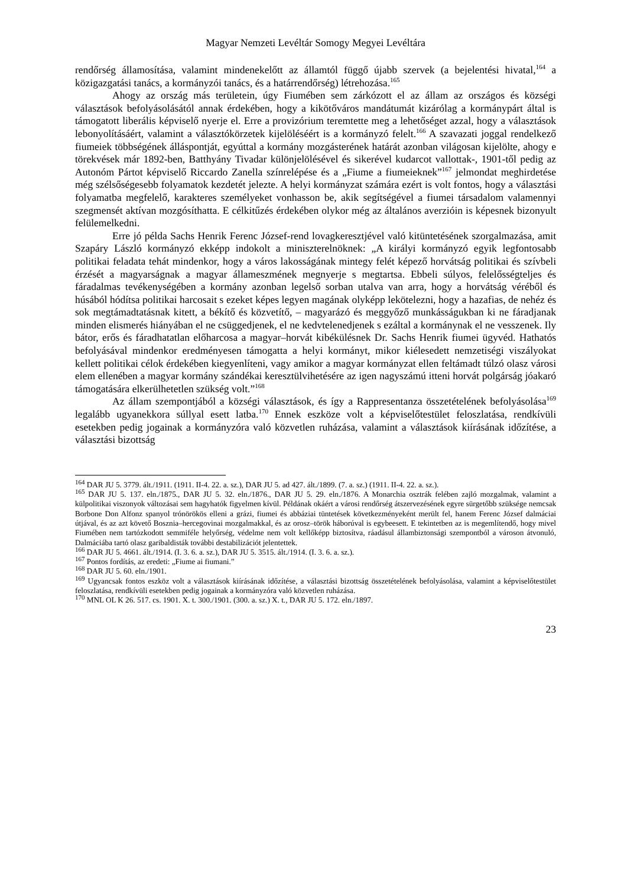Magyar Nemzeti Levéltár Somogy Megyei Levéltára
rendőrség államosítása, valamint mindenekelőtt az államtól függő újabb szervek (a bejelentési hivatal,<sup>164</sup> a közigazgatási tanács, a kormányzói tanács, és a határrendőrség) létrehozása.<sup>165</sup>
Ahogy az ország más területein, úgy Fiumében sem zárkózott el az állam az országos és községi választások befolyásolásától annak érdekében, hogy a kikötőváros mandátumát kizárólag a kormánypárt által is támogatott liberális képviselő nyerje el. Erre a provizórium teremtette meg a lehetőséget azzal, hogy a választások lebonyolításáért, valamint a választókörzetek kijelöléséért is a kormányzó felelt.<sup>166</sup> A szavazati joggal rendelkező fiumeiek többségének álláspontját, egyúttal a kormány mozgásterének határát azonban világosan kijelölte, ahogy e törekvések már 1892-ben, Batthyány Tivadar különjelölésével és sikerével kudarcot vallottak-, 1901-től pedig az Autonóm Pártot képviselő Riccardo Zanella színrelépése és a „Fiume a fiumeieknek”<sup>167</sup> jelmondat meghirdetése még szélsőségesebb folyamatok kezdetét jelezte. A helyi kormányzat számára ezért is volt fontos, hogy a választási folyamatba megfelelő, karakteres személyeket vonhasson be, akik segítségével a fiumei társadalom valamennyi szegmensét aktívan mozgósíthatta. E célkitűzés érdekében olykor még az általános averzióin is képesnek bizonyult felülemelkedni.
Erre jó példa Sachs Henrik Ferenc József-rend lovagkeresztjével való kitüntetésének szorgalmazása, amit Szapáry László kormányzó ekképp indokolt a miniszterelnöknek: „A királyi kormányzó egyik legfontosabb politikai feladata tehát mindenkor, hogy a város lakosságának mintegy felét képező horvátság politikai és szívbeli érzését a magyarságnak a magyar állameszmének megnyerje s megtartsa. Ebbeli súlyos, felelősségteljes és fáradalmas tevékenységében a kormány azonban legelső sorban utalva van arra, hogy a horvátság véréből és húsából hódítsa politikai harcosait s ezeket képes legyen magának olyképp lekötelezni, hogy a hazafias, de nehéz és sok megtámadtatásnak kitett, a békítő és közvetítő, – magyarázó és meggyőző munkásságukban ki ne fáradjanak minden elismerés hiányában el ne csüggedjenek, el ne kedvtelenedjenek s ezáltal a kormánynak el ne vesszenek. Ily bátor, erős és fáradhatatlan előharcosa a magyar–horvát kibékülésnek Dr. Sachs Henrik fiumei ügyvéd. Hathatós befolyásával mindenkor eredményesen támogatta a helyi kormányt, mikor kiélesedett nemzetiségi viszályokat kellett politikai célok érdekében kiegyenlíteni, vagy amikor a magyar kormányzat ellen feltámadt túlzó olasz városi elem ellenében a magyar kormány szándékai keresztülvihetésére az igen nagyszámú itteni horvát polgárság jóakaró támogatására elkerülhetetlen szükség volt.”<sup>168</sup>
Az állam szempontjából a községi választások, és így a Rappresentanza összetételének befolyásolása<sup>169</sup> legalább ugyanekkora súllyal esett latba.<sup>170</sup> Ennek eszköze volt a képviselőtestület feloszlatása, rendkívüli esetekben pedig jogainak a kormányzóra való közvetlen ruházása, valamint a választások kiírásának időzítése, a választási bizottság
<sup>164</sup> DAR JU 5. 3779. ált./1911. (1911. II-4. 22. a. sz.), DAR JU 5. ad 427. ált./1899. (7. a. sz.) (1911. II-4. 22. a. sz.).
<sup>165</sup> DAR JU 5. 137. eln./1875., DAR JU 5. 32. eln./1876., DAR JU 5. 29. eln./1876. A Monarchia osztrák felében zajló mozgalmak, valamint a külpolitikai viszonyok változásai sem hagyhatók figyelmen kívül. Példának okáért a városi rendőrség átszervezésének egyre sürgetőbb szüksége nemcsak Borbone Don Alfonz spanyol trónörökös elleni a grázi, fiumei és abbáziai tüntetések következményeként merült fel, hanem Ferenc József dalmáciai útjával, és az azt követő Bosznia–hercegovinai mozgalmakkal, és az orosz–török háborúval is egybeesett. E tekintetben az is megemlítendő, hogy mivel Fiumében nem tartózkodott semmiféle helyőrség, védelme nem volt kellőképp biztosítva, ráadásul állambiztonsági szempontból a városon átvonuló, Dalmáciába tartó olasz garibaldisták további destabilizációt jelentettek.
<sup>166</sup> DAR JU 5. 4661. ált./1914. (I. 3. 6. a. sz.), DAR JU 5. 3515. ált./1914. (I. 3. 6. a. sz.).
<sup>167</sup> Pontos fordítás, az eredeti: „Fiume ai fiumani.”
<sup>168</sup> DAR JU 5. 60. eln./1901.
<sup>169</sup> Ugyancsak fontos eszköz volt a választások kiírásának időzítése, a választási bizottság összetételének befolyásolása, valamint a képviselőtestület feloszlatása, rendkívüli esetekben pedig jogainak a kormányzóra való közvetlen ruházása.
<sup>170</sup> MNL OL K 26. 517. cs. 1901. X. t. 300./1901. (300. a. sz.) X. t., DAR JU 5. 172. eln./1897.
23